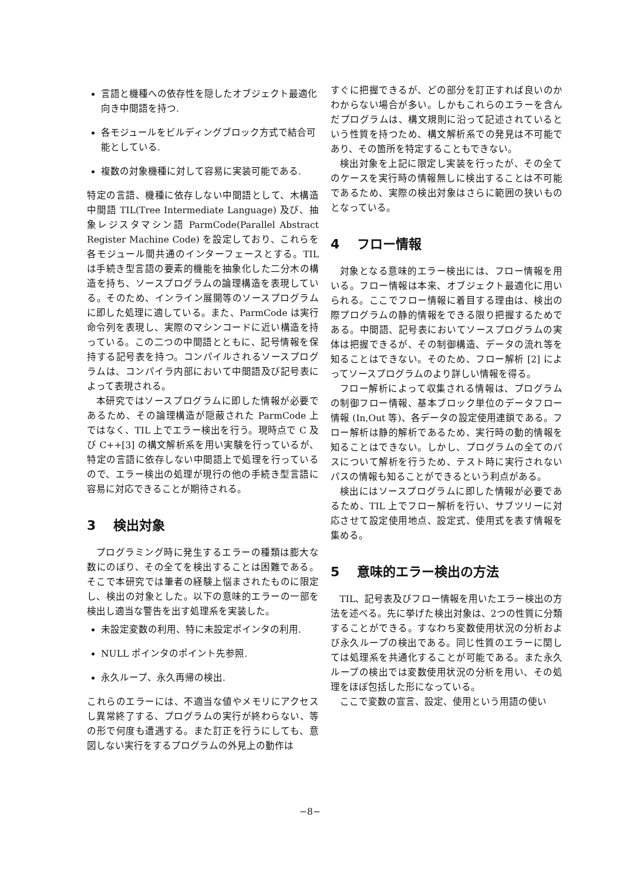言語と機種への依存性を隠したオブジェクト最適化向き中間語を持つ.
各モジュールをビルディングブロック方式で結合可能としている.
複数の対象機種に対して容易に実装可能である.
特定の言語、機種に依存しない中間語として、木構造中間語 TIL(Tree Intermediate Language) 及び、抽象レジスタマシン語 ParmCode(Parallel Abstract Register Machine Code) を設定しており、これらを各モジュール間共通のインターフェースとする。TIL は手続き型言語の要素的機能を抽象化した二分木の構造を持ち、ソースプログラムの論理構造を表現している。そのため、インライン展開等のソースプログラムに即した処理に適している。また、ParmCode は実行命令列を表現し、実際のマシンコードに近い構造を持っている。この二つの中間語とともに、記号情報を保持する記号表を持つ。コンパイルされるソースプログラムは、コンパイラ内部において中間語及び記号表によって表現される。
本研究ではソースプログラムに即した情報が必要であるため、その論理構造が隠蔽された ParmCode 上ではなく、TIL 上でエラー検出を行う。現時点で C 及び C++[3] の構文解析系を用い実験を行っているが、特定の言語に依存しない中間語上で処理を行っているので、エラー検出の処理が現行の他の手続き型言語に容易に対応できることが期待される。
3 検出対象
プログラミング時に発生するエラーの種類は膨大な数にのぼり、その全てを検出することは困難である。そこで本研究では筆者の経験上悩まされたものに限定し、検出の対象とした。以下の意味的エラーの一部を検出し適当な警告を出す処理系を実装した。
未設定変数の利用、特に未設定ポインタの利用.
NULL ポインタのポイント先参照.
永久ループ、永久再帰の検出.
これらのエラーには、不適当な値やメモリにアクセスし異常終了する、プログラムの実行が終わらない、等の形で何度も遭遇する。また訂正を行うにしても、意図しない実行をするプログラムの外見上の動作は
すぐに把握できるが、どの部分を訂正すれば良いのかわからない場合が多い。しかもこれらのエラーを含んだプログラムは、構文規則に沿って記述されているという性質を持つため、構文解析系での発見は不可能であり、その箇所を特定することもできない。
検出対象を上記に限定し実装を行ったが、その全てのケースを実行時の情報無しに検出することは不可能であるため、実際の検出対象はさらに範囲の狭いものとなっている。
4 フロー情報
対象となる意味的エラー検出には、フロー情報を用いる。フロー情報は本来、オブジェクト最適化に用いられる。ここでフロー情報に着目する理由は、検出の際プログラムの静的情報をできる限り把握するためである。中間語、記号表においてソースプログラムの実体は把握できるが、その制御構造、データの流れ等を知ることはできない。そのため、フロー解析 [2] によってソースプログラムのより詳しい情報を得る。
フロー解析によって収集される情報は、プログラムの制御フロー情報、基本ブロック単位のデータフロー情報 (In,Out 等)、各データの設定使用連鎖である。フロー解析は静的解析であるため、実行時の動的情報を知ることはできない。しかし、プログラムの全てのパスについて解析を行うため、テスト時に実行されないパスの情報も知ることができるという利点がある。
検出にはソースプログラムに即した情報が必要であるため、TIL 上でフロー解析を行い、サブツリーに対応させて設定使用地点、設定式、使用式を表す情報を集める。
5 意味的エラー検出の方法
TIL、記号表及びフロー情報を用いたエラー検出の方法を述べる。先に挙げた検出対象は、2つの性質に分類することができる。すなわち変数使用状況の分析および永久ループの検出である。同じ性質のエラーに関しては処理系を共通化することが可能である。また永久ループの検出では変数使用状況の分析を用い、その処理をほぼ包括した形になっている。
ここで変数の宣言、設定、使用という用語の使い
−8−